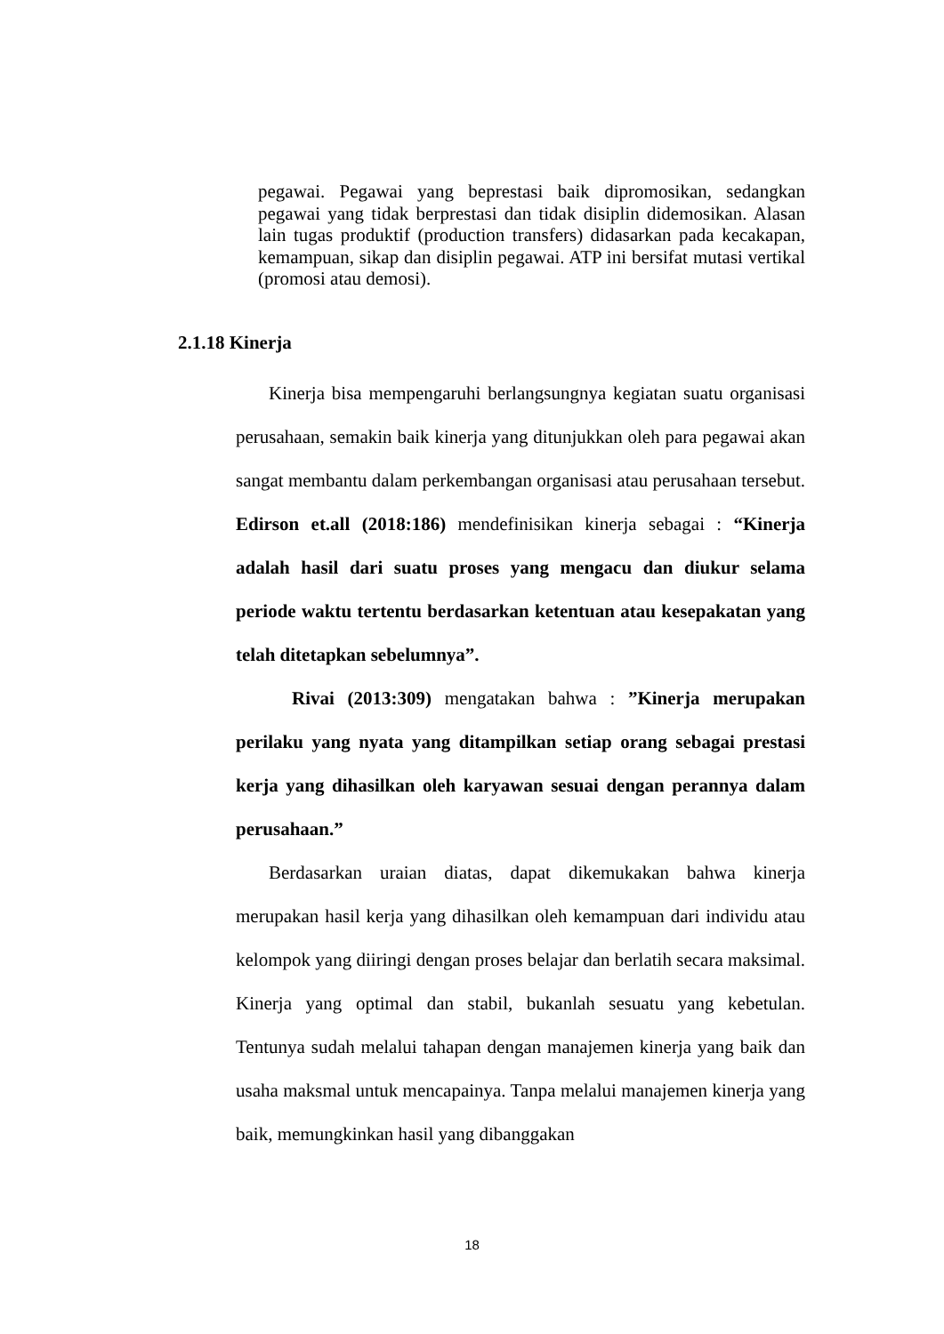pegawai. Pegawai yang beprestasi baik dipromosikan, sedangkan pegawai yang tidak berprestasi dan tidak disiplin didemosikan. Alasan lain tugas produktif (production transfers) didasarkan pada kecakapan, kemampuan, sikap dan disiplin pegawai. ATP ini bersifat mutasi vertikal (promosi atau demosi).
2.1.18 Kinerja
Kinerja bisa mempengaruhi berlangsungnya kegiatan suatu organisasi perusahaan, semakin baik kinerja yang ditunjukkan oleh para pegawai akan sangat membantu dalam perkembangan organisasi atau perusahaan tersebut. Edirson et.all (2018:186) mendefinisikan kinerja sebagai : “Kinerja adalah hasil dari suatu proses yang mengacu dan diukur selama periode waktu tertentu berdasarkan ketentuan atau kesepakatan yang telah ditetapkan sebelumnya”.
Rivai (2013:309) mengatakan bahwa : ”Kinerja merupakan perilaku yang nyata yang ditampilkan setiap orang sebagai prestasi kerja yang dihasilkan oleh karyawan sesuai dengan perannya dalam perusahaan.”
Berdasarkan uraian diatas, dapat dikemukakan bahwa kinerja merupakan hasil kerja yang dihasilkan oleh kemampuan dari individu atau kelompok yang diiringi dengan proses belajar dan berlatih secara maksimal. Kinerja yang optimal dan stabil, bukanlah sesuatu yang kebetulan. Tentunya sudah melalui tahapan dengan manajemen kinerja yang baik dan usaha maksmal untuk mencapainya. Tanpa melalui manajemen kinerja yang baik, memungkinkan hasil yang dibanggakan
18